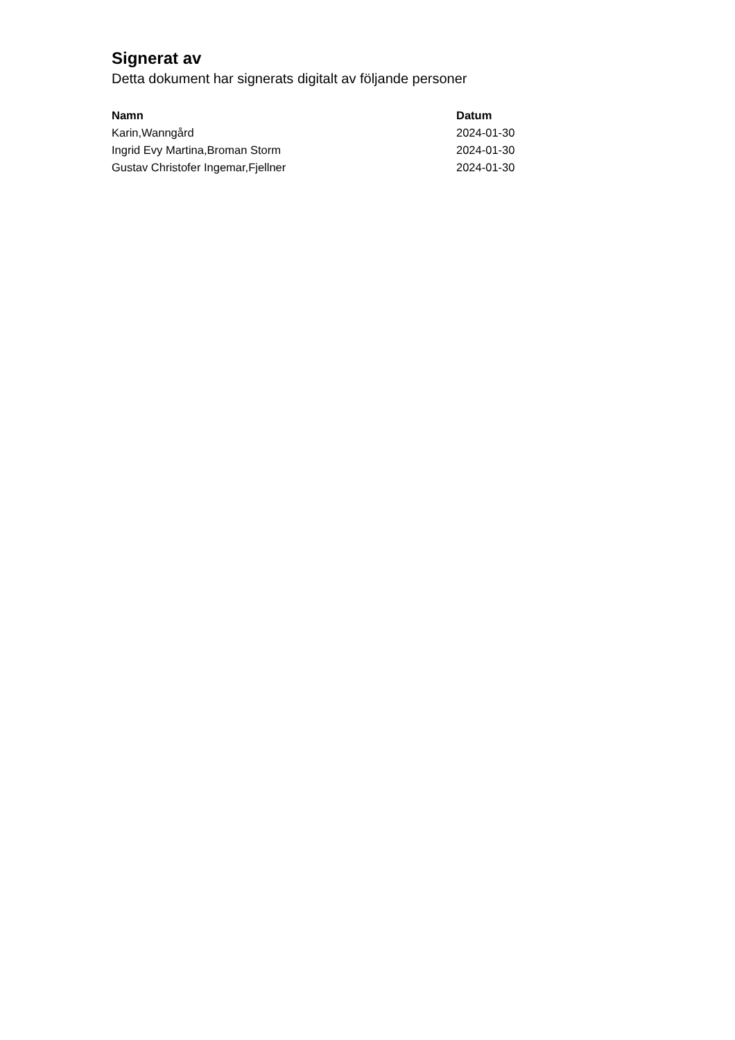Signerat av
Detta dokument har signerats digitalt av följande personer
| Namn | Datum |
| --- | --- |
| Karin,Wanngård | 2024-01-30 |
| Ingrid Evy Martina,Broman Storm | 2024-01-30 |
| Gustav Christofer Ingemar,Fjellner | 2024-01-30 |